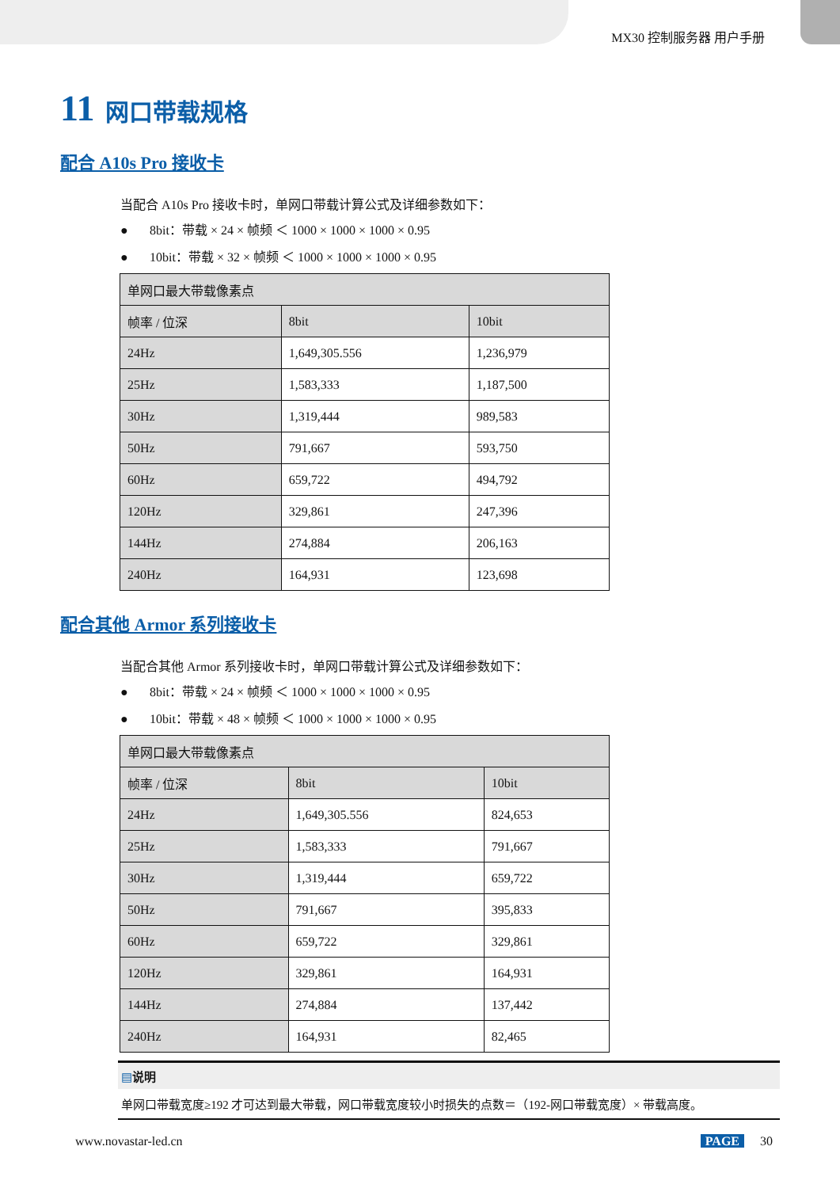MX30 控制服务器 用户手册
11 网口带载规格
配合 A10s Pro 接收卡
当配合 A10s Pro 接收卡时，单网口带载计算公式及详细参数如下：
● 8bit：带载 × 24 × 帧频 ＜ 1000 × 1000 × 1000 × 0.95
● 10bit：带载 × 32 × 帧频 ＜ 1000 × 1000 × 1000 × 0.95
| 单网口最大带载像素点 | | |
| 帧率 / 位深 | 8bit | 10bit |
| 24Hz | 1,649,305.556 | 1,236,979 |
| 25Hz | 1,583,333 | 1,187,500 |
| 30Hz | 1,319,444 | 989,583 |
| 50Hz | 791,667 | 593,750 |
| 60Hz | 659,722 | 494,792 |
| 120Hz | 329,861 | 247,396 |
| 144Hz | 274,884 | 206,163 |
| 240Hz | 164,931 | 123,698 |
配合其他 Armor 系列接收卡
当配合其他 Armor 系列接收卡时，单网口带载计算公式及详细参数如下：
● 8bit：带载 × 24 × 帧频 ＜ 1000 × 1000 × 1000 × 0.95
● 10bit：带载 × 48 × 帧频 ＜ 1000 × 1000 × 1000 × 0.95
| 单网口最大带载像素点 | | |
| 帧率 / 位深 | 8bit | 10bit |
| 24Hz | 1,649,305.556 | 824,653 |
| 25Hz | 1,583,333 | 791,667 |
| 30Hz | 1,319,444 | 659,722 |
| 50Hz | 791,667 | 395,833 |
| 60Hz | 659,722 | 329,861 |
| 120Hz | 329,861 | 164,931 |
| 144Hz | 274,884 | 137,442 |
| 240Hz | 164,931 | 82,465 |
▤说明
单网口带载宽度≥192 才可达到最大带载，网口带载宽度较小时损失的点数＝（192-网口带载宽度）× 带载高度。
www.novastar-led.cn PAGE 30